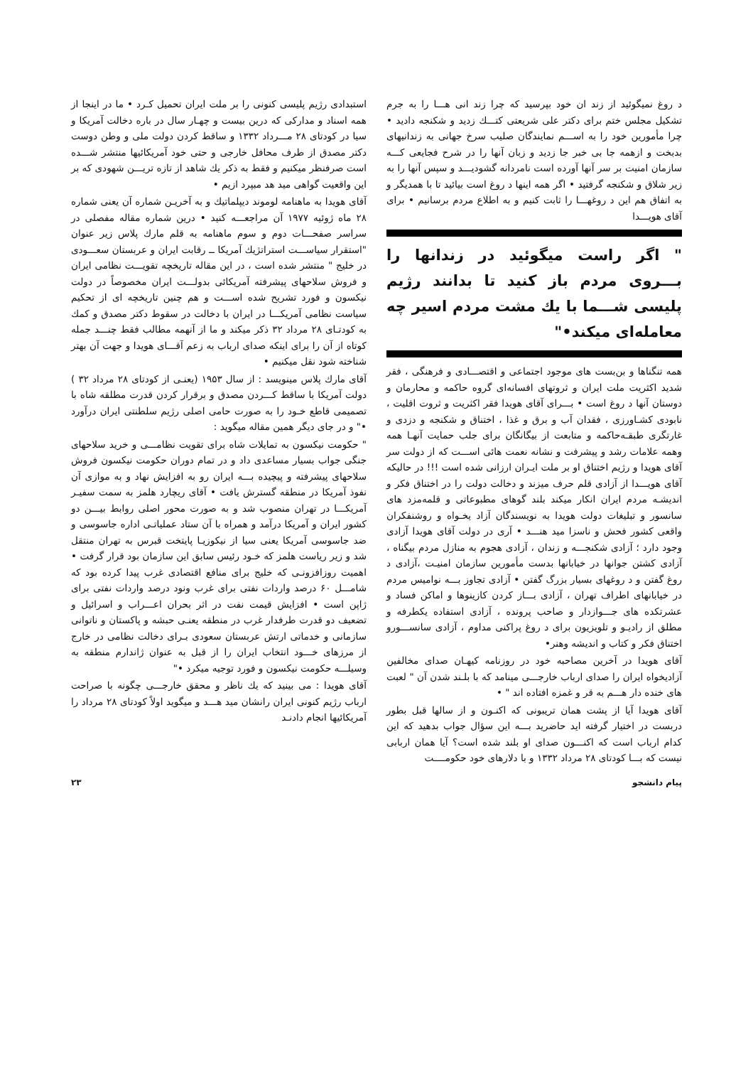د روغ نمیگوئید از زند ان خود بپرسید که چرا زند انی هـــا را به جرم تشکیل مجلس ختم برای دکتر علی شریعتی کتـــك زدید و شکنجه دادید • چرا مأمورین خود را به اســـم نمایندگان صلیب سرخ جهانی به زندانیهای بدبخت و ازهمه جا بی خبر جا زدید و زبان آنها را در شرح فجایعی کـــه سازمان امنیت بر سر آنها آورده است نامردانه گشودیـــد و سپس آنها را به زیر شلاق و شکنجه گرفتید • اگر همه اینها د روغ است بیائید تا با همدیگر و به اتفاق هم این د روغهـــا را ثابت کنیم و به اطلاع مردم برسانیم • برای آقای هویـــدا
" اگر راست میگوئید در زندانها را بـــروی مردم باز کنید تا بدانند رژیم پلیسی شـــما با یك مشت مردم اسیر چه معامله‌ای میکند•"
همه تنگناها و بن‌بست های موجود اجتماعی و اقتصـــادی و فرهنگی ، فقر شدید اکثریت ملت ایران و ثروتهای افسانه‌ای گروه حاکمه و محارمان و دوستان آنها د روغ است • بـــرای آقای هویدا فقر اکثریت و ثروت اقلیت ، نابودی کشـاورزی ، فقدان آب و برق و غذا ، اختناق و شکنجه و دزدی و غارتگری طبقـه‌حاکمه و متابعت از بیگانگان برای جلب حمایت آنهـا همه وهمه علامات رشد و پیشرفت و نشانه نعمت هائی اســـت که از دولت سر آقای هویدا و رژیم اختناق او بر ملت ایـران ارزانی شده است !!! در حالیکه آقای هویـــدا از آزادی قلم حرف میزند و دخالت دولت را در اختناق فکر و اندیشـه مردم ایران انکار میکند بلند گوهای مطبوعاتی و قلمه‌مزد های سانسور و تبلیغات دولت هویدا به نویسندگان آزاد یخـواه و روشنفکران واقعی کشور فحش و ناسزا مید هنـــد • آری در دولت آقای هویدا آزادی وجود دارد ؛ آزادی شکنجـــه و زندان ، آزادی هجوم به منازل مردم بیگناه ، آزادی کشتن جوانها در خیابانها بدست مأمورین سازمان امنیـت ،آزادی د روغ گفتن و د روغهای بسیار بزرگ گفتن • آزادی تجاوز بـــه نوامیس مردم در خیابانهای اطراف تهران ، آزادی بـــاز کردن کازینوها و اماکن فساد و عشرتکده های جـــوازدار و صاحب پرونده ، آزادی استفاده یکطرفه و مطلق از رادیـو و تلویزیون برای د روغ پراکنی مداوم ، آزادی سانســـورو اختناق فکر و کتاب و اندیشه وهنر•
آقای هویدا در آخرین مصاحبه خود در روزنامه کیهـان صدای مخالفین آزادیخواه ایران را صدای ارباب خارجـــی مینامد که با بلـند شدن آن " لعبت های خنده دار هـــم به قر و غمزه افتاده اند " •
آقای هویدا آیا از پشت همان تریبونی که اکنـون و از سالها قبل بطور دربست در اختیار گرفته اید حاضرید بـــه این سؤال جواب بدهید که این کدام ارباب است که اکنـــون صدای او بلند شده است؟ آیا همان اربابی نیست که بـــا کودتای ۲۸ مرداد ۱۳۳۲ و با دلارهای خود حکومــــت
استبدادی رژیم پلیسی کنونی را بر ملت ایران تحمیل کـرد • ما در اینجا از همه اسناد و مدارکی که درین بیست و چهـار سال در باره دخالت آمریکا و سیا در کودتای ۲۸ مـــرداد ۱۳۳۲ و ساقط کردن دولت ملی و وطن دوست دکتر مصدق از طرف محافل خارجی و حتی خود آمریکائیها منتشر شـــده است صرفنظر میکنیم و فقط به ذکر یك شاهد از تازه تریـــن شهودی که بر این واقعیت گواهی مید هد مبپرد ازیم •
آقای هویدا به ماهنامه لوموند دیپلماتیك و به آخریـن شماره آن یعنی شماره ۲۸ ماه ژوئیه ۱۹۷۷ آن مراجعـــه کنید • درین شماره مقاله مفصلی در سراسر صفحـــات دوم و سوم ماهنامه به قلم مارك پلاس زیر عنوان "استقرار سیاســـت استراتژیك آمریکا ــ رقابت ایران و عربستان سعـــودی در خلیج " منتشر شده است ، در این مقاله تاریخچه تقویـــت نظامی ایران و فروش سلاحهای پیشرفته آمریکائی بدولـــت ایران مخصوصاً در دولت نیکسون و فورد تشریح شده اســـت و هم چنین تاریخچه ای از تحکیم سیاست نظامی آمریکـــا در ایران با دخالت در سقوط دکتر مصدق و کمك به کودتـای ۲۸ مرداد ۳۲ ذکر میکند و ما از آنهمه مطالب فقط چنـــد جمله کوتاه از آن را برای اینکه صدای ارباب به زعم آقـــای هویدا و جهت آن بهتر شناخته شود نقل میکنیم •
آقای مارك پلاس مینویسد : از سال ۱۹۵۳ (یعنـی از کودتای ۲۸ مرداد ۳۲ ) دولت آمریکا با ساقط کـــردن مصدق و برقرار کردن قدرت مطلقه شاه با تصمیمی قاطع خـود را به صورت حامی اصلی رژیم سلطنتی ایران درآورد •" و در جای دیگر همین مقاله میگوید :
" حکومت نیکسون به تمایلات شاه برای تقویت نظامـــی و خرید سلاحهای جنگی جواب بسیار مساعدی داد و در تمام دوران حکومت نیکسون فروش سلاحهای پیشرفته و پیچیده بـــه ایران رو به افزایش نهاد و به موازی آن نفوذ آمریکا در منطقه گسترش یافت • آقای ریچارد هلمز به سمت سفیـر آمریکـــا در تهران منصوب شد و به صورت محور اصلی روابط بیـــن دو کشور ایران و آمریکا درآمد و همراه با آن ستاد عملیاتـی اداره جاسوسی و ضد جاسوسی آمریکا یعنی سیا از نیکوزیـا پایتخت قبرس به تهران منتقل شد و زیر ریاست هلمز که خـود رئیس سابق این سازمان بود قرار گرفت • اهمیت روزافزونـی که خلیج برای منافع اقتصادی غرب پیدا کرده بود که شامـــل ۶۰ درصد واردات نفتی برای غرب ونود درصد واردات نفتی برای ژاپن است • افزایش قیمت نفت در اثر بحران اعـــراب و اسرائیل و تضعیف دو قدرت طرفدار غرب در منطقه یعنـی حبشه و پاکستان و ناتوانی سازمانی و خدماتی ارتش عربستان سعودی بـرای دخالت نظامی در خارج از مرزهای خـــود انتخاب ایران را از قبل به عنوان ژاندارم منطقه به وسیلـــه حکومت نیکسون و فورد توجیه میکرد •"
آقای هویدا : می بینید که یك ناظر و محقق خارجـــی چگونه با صراحت ارباب رژیم کنونی ایران رانشان مید هـــد و میگوید اولاً کودتای ۲۸ مرداد را آمریکائیها انجام دادنـد
پیام دانشجو ۲۳